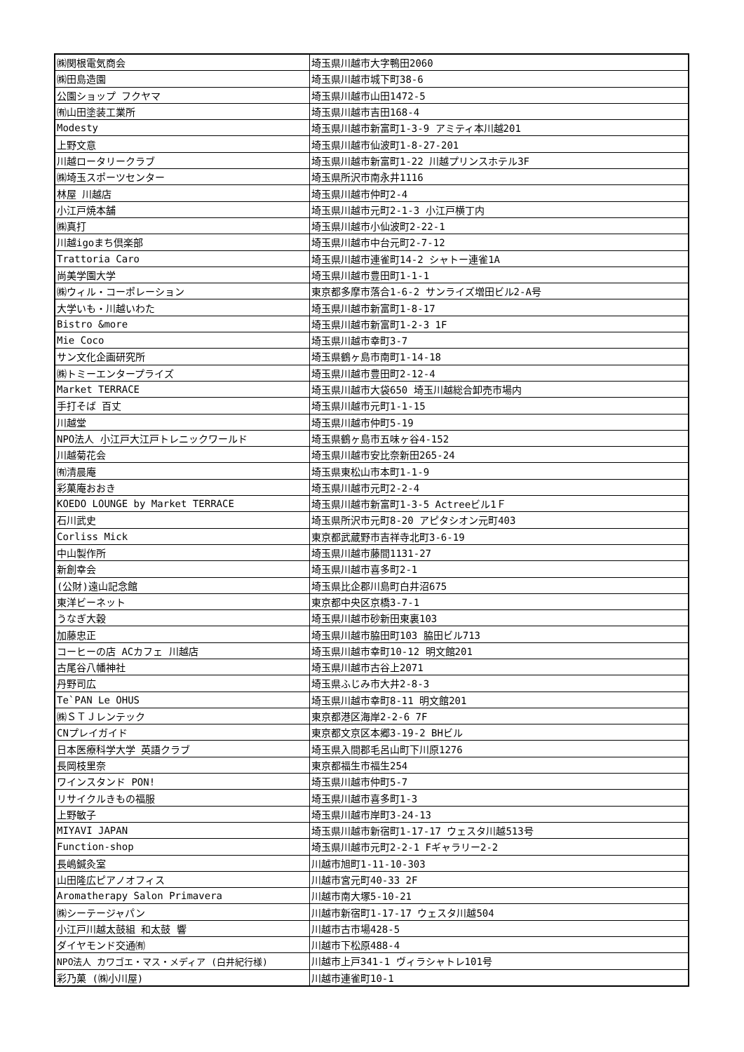| ㈱関根電気商会 | 埼玉県川越市大字鴨田2060 |
| ㈱田島造園 | 埼玉県川越市城下町38-6 |
| 公園ショップ フクヤマ | 埼玉県川越市山田1472-5 |
| ㈲山田塗装工業所 | 埼玉県川越市吉田168-4 |
| Modesty | 埼玉県川越市新富町1-3-9 アミティ本川越201 |
| 上野文意 | 埼玉県川越市仙波町1-8-27-201 |
| 川越ロータリークラブ | 埼玉県川越市新富町1-22 川越プリンスホテル3F |
| ㈱埼玉スポーツセンター | 埼玉県所沢市南永井1116 |
| 林屋 川越店 | 埼玉県川越市仲町2-4 |
| 小江戸焼本舗 | 埼玉県川越市元町2-1-3 小江戸横丁内 |
| ㈱真打 | 埼玉県川越市小仙波町2-22-1 |
| 川越igoまち倶楽部 | 埼玉県川越市中台元町2-7-12 |
| Trattoria Caro | 埼玉県川越市連雀町14-2 シャトー連雀1A |
| 尚美学園大学 | 埼玉県川越市豊田町1-1-1 |
| ㈱ウィル・コーポレーション | 東京都多摩市落合1-6-2 サンライズ増田ビル2-A号 |
| 大学いも・川越いわた | 埼玉県川越市新富町1-8-17 |
| Bistro &more | 埼玉県川越市新富町1-2-3 1F |
| Mie Coco | 埼玉県川越市幸町3-7 |
| サン文化企画研究所 | 埼玉県鶴ヶ島市南町1-14-18 |
| ㈱トミーエンタープライズ | 埼玉県川越市豊田町2-12-4 |
| Market TERRACE | 埼玉県川越市大袋650 埼玉川越総合卸売市場内 |
| 手打そば 百丈 | 埼玉県川越市元町1-1-15 |
| 川越堂 | 埼玉県川越市仲町5-19 |
| NPO法人 小江戸大江戸トレニックワールド | 埼玉県鶴ヶ島市五味ヶ谷4-152 |
| 川越菊花会 | 埼玉県川越市安比奈新田265-24 |
| ㈲清晨庵 | 埼玉県東松山市本町1-1-9 |
| 彩菓庵おおき | 埼玉県川越市元町2-2-4 |
| KOEDO LOUNGE by Market TERRACE | 埼玉県川越市新富町1-3-5 Actreeビル1Ｆ |
| 石川武史 | 埼玉県所沢市元町8-20 アピタシオン元町403 |
| Corliss Mick | 東京都武蔵野市吉祥寺北町3-6-19 |
| 中山製作所 | 埼玉県川越市藤間1131-27 |
| 新創幸会 | 埼玉県川越市喜多町2-1 |
| (公財)遠山記念館 | 埼玉県比企郡川島町白井沼675 |
| 東洋ビーネット | 東京都中央区京橋3-7-1 |
| うなぎ大穀 | 埼玉県川越市砂新田東裏103 |
| 加藤忠正 | 埼玉県川越市脇田町103 脇田ビル713 |
| コーヒーの店 ACカフェ 川越店 | 埼玉県川越市幸町10-12 明文館201 |
| 古尾谷八幡神社 | 埼玉県川越市古谷上2071 |
| 丹野司広 | 埼玉県ふじみ市大井2-8-3 |
| Te`PAN Le OHUS | 埼玉県川越市幸町8-11 明文館201 |
| ㈱ＳＴＪレンテック | 東京都港区海岸2-2-6 7F |
| CNプレイガイド | 東京都文京区本郷3-19-2 BHビル |
| 日本医療科学大学 英語クラブ | 埼玉県入間郡毛呂山町下川原1276 |
| 長岡枝里奈 | 東京都福生市福生254 |
| ワインスタンド PON! | 埼玉県川越市仲町5-7 |
| リサイクルきもの福服 | 埼玉県川越市喜多町1-3 |
| 上野敏子 | 埼玉県川越市岸町3-24-13 |
| MIYAVI JAPAN | 埼玉県川越市新宿町1-17-17 ウェスタ川越513号 |
| Function-shop | 埼玉県川越市元町2-2-1 Fギャラリー2-2 |
| 長嶋鍼灸室 | 川越市旭町1-11-10-303 |
| 山田隆広ピアノオフィス | 川越市宮元町40-33 2F |
| Aromatherapy Salon Primavera | 川越市南大塚5-10-21 |
| ㈱シーテージャパン | 川越市新宿町1-17-17 ウェスタ川越504 |
| 小江戸川越太鼓組 和太鼓 響 | 川越市古市場428-5 |
| ダイヤモンド交通㈲ | 川越市下松原488-4 |
| NPO法人 カワゴエ・マス・メディア (白井紀行様) | 川越市上戸341-1 ヴィラシャトレ101号 |
| 彩乃菓 (㈱小川屋) | 川越市連雀町10-1 |